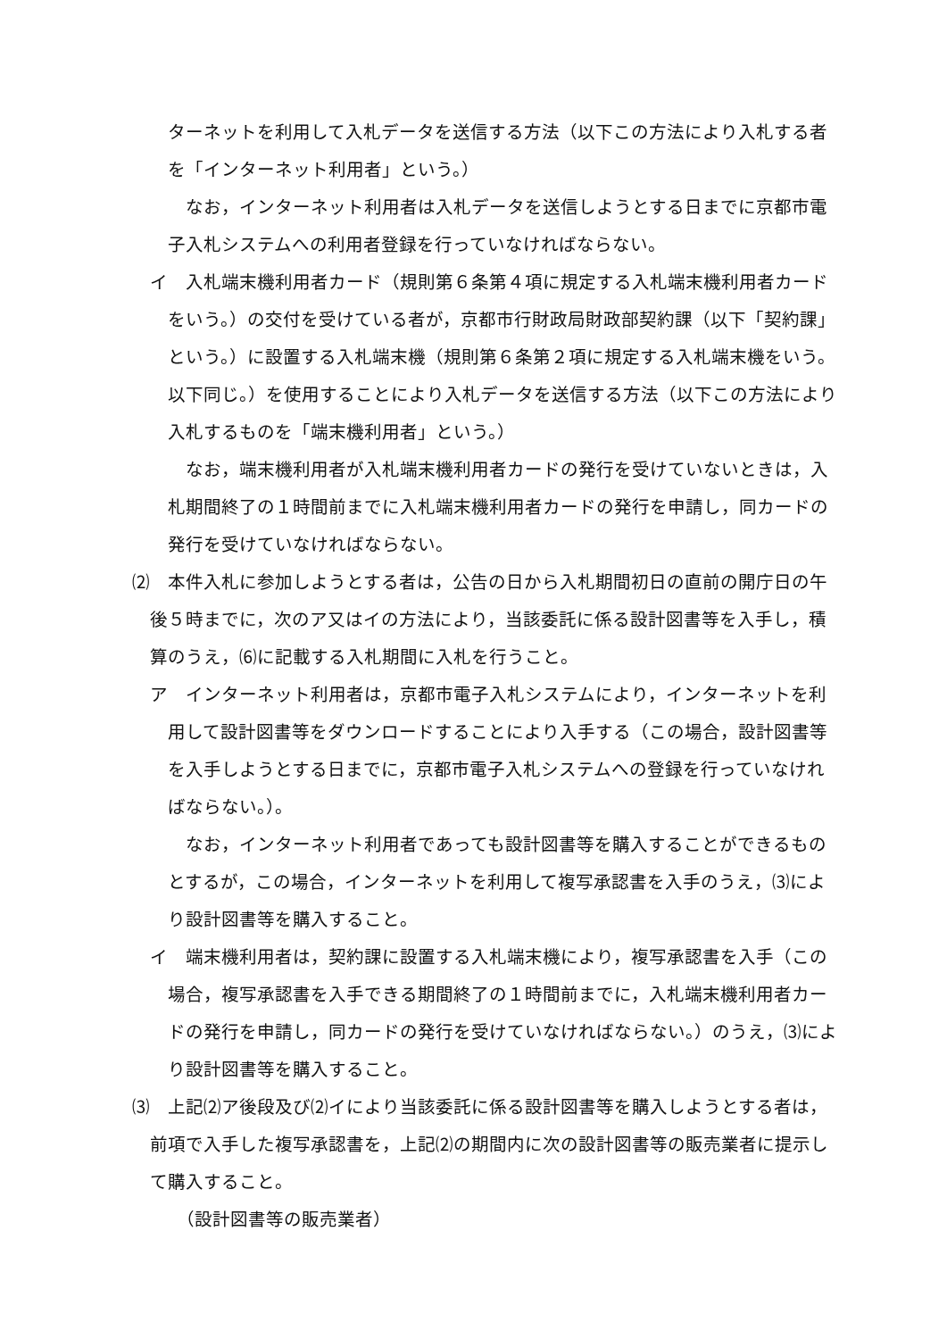ターネットを利用して入札データを送信する方法（以下この方法により入札する者を「インターネット利用者」という。）
なお，インターネット利用者は入札データを送信しようとする日までに京都市電子入札システムへの利用者登録を行っていなければならない。
イ　入札端末機利用者カード（規則第６条第４項に規定する入札端末機利用者カードをいう。）の交付を受けている者が，京都市行財政局財政部契約課（以下「契約課」という。）に設置する入札端末機（規則第６条第２項に規定する入札端末機をいう。以下同じ。）を使用することにより入札データを送信する方法（以下この方法により入札するものを「端末機利用者」という。）
なお，端末機利用者が入札端末機利用者カードの発行を受けていないときは，入札期間終了の１時間前までに入札端末機利用者カードの発行を申請し，同カードの発行を受けていなければならない。
⑵　本件入札に参加しようとする者は，公告の日から入札期間初日の直前の開庁日の午後５時までに，次のア又はイの方法により，当該委託に係る設計図書等を入手し，積算のうえ，⑹に記載する入札期間に入札を行うこと。
ア　インターネット利用者は，京都市電子入札システムにより，インターネットを利用して設計図書等をダウンロードすることにより入手する（この場合，設計図書等を入手しようとする日までに，京都市電子入札システムへの登録を行っていなければならない。）。
なお，インターネット利用者であっても設計図書等を購入することができるものとするが，この場合，インターネットを利用して複写承認書を入手のうえ，⑶により設計図書等を購入すること。
イ　端末機利用者は，契約課に設置する入札端末機により，複写承認書を入手（この場合，複写承認書を入手できる期間終了の１時間前までに，入札端末機利用者カードの発行を申請し，同カードの発行を受けていなければならない。）のうえ，⑶により設計図書等を購入すること。
⑶　上記⑵ア後段及び⑵イにより当該委託に係る設計図書等を購入しようとする者は，前項で入手した複写承認書を，上記⑵の期間内に次の設計図書等の販売業者に提示して購入すること。
（設計図書等の販売業者）